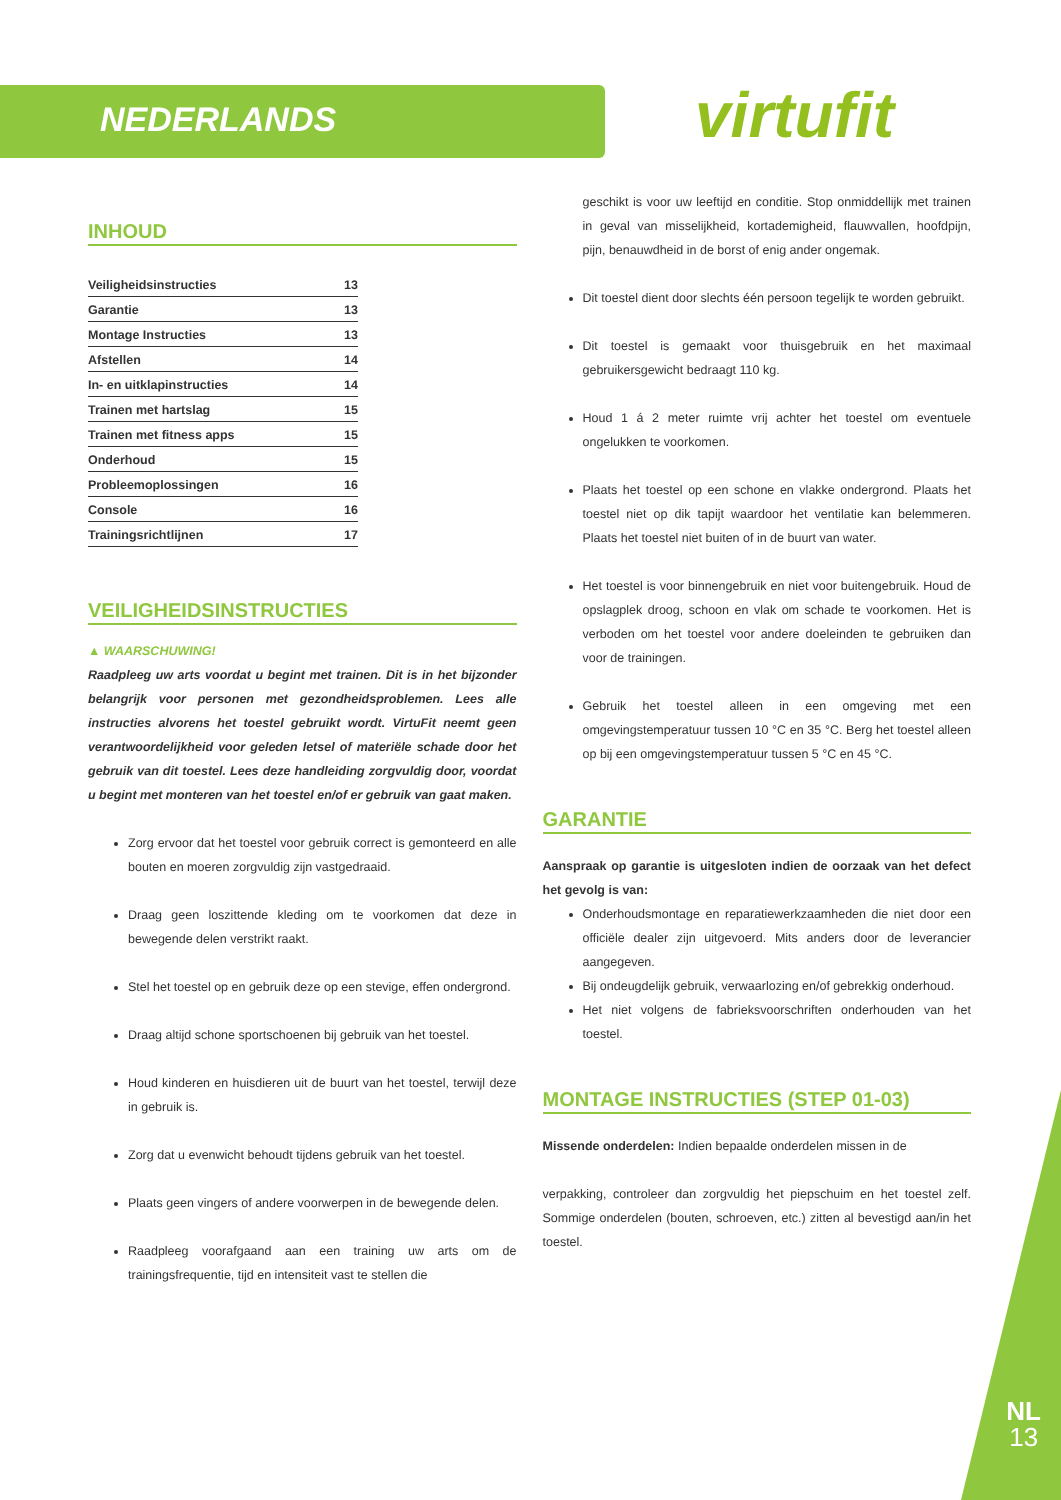NEDERLANDS virtufit
INHOUD
Veiligheidsinstructies 13
Garantie 13
Montage Instructies 13
Afstellen 14
In- en uitklapinstructies 14
Trainen met hartslag 15
Trainen met fitness apps 15
Onderhoud 15
Probleemoplossingen 16
Console 16
Trainingsrichtlijnen 17
VEILIGHEIDSINSTRUCTIES
▲ WAARSCHUWING!
Raadpleeg uw arts voordat u begint met trainen. Dit is in het bijzonder belangrijk voor personen met gezondheidsproblemen. Lees alle instructies alvorens het toestel gebruikt wordt. VirtuFit neemt geen verantwoordelijkheid voor geleden letsel of materiële schade door het gebruik van dit toestel. Lees deze handleiding zorgvuldig door, voordat u begint met monteren van het toestel en/of er gebruik van gaat maken.
Zorg ervoor dat het toestel voor gebruik correct is gemonteerd en alle bouten en moeren zorgvuldig zijn vastgedraaid.
Draag geen loszittende kleding om te voorkomen dat deze in bewegende delen verstrikt raakt.
Stel het toestel op en gebruik deze op een stevige, effen ondergrond.
Draag altijd schone sportschoenen bij gebruik van het toestel.
Houd kinderen en huisdieren uit de buurt van het toestel, terwijl deze in gebruik is.
Zorg dat u evenwicht behoudt tijdens gebruik van het toestel.
Plaats geen vingers of andere voorwerpen in de bewegende delen.
Raadpleeg voorafgaand aan een training uw arts om de trainingsfrequentie, tijd en intensiteit vast te stellen die
geschikt is voor uw leeftijd en conditie. Stop onmiddellijk met trainen in geval van misselijkheid, kortademigheid, flauwvallen, hoofdpijn, pijn, benauwdheid in de borst of enig ander ongemak.
Dit toestel dient door slechts één persoon tegelijk te worden gebruikt.
Dit toestel is gemaakt voor thuisgebruik en het maximaal gebruikersgewicht bedraagt 110 kg.
Houd 1 á 2 meter ruimte vrij achter het toestel om eventuele ongelukken te voorkomen.
Plaats het toestel op een schone en vlakke ondergrond. Plaats het toestel niet op dik tapijt waardoor het ventilatie kan belemmeren. Plaats het toestel niet buiten of in de buurt van water.
Het toestel is voor binnengebruik en niet voor buitengebruik. Houd de opslagplek droog, schoon en vlak om schade te voorkomen. Het is verboden om het toestel voor andere doeleinden te gebruiken dan voor de trainingen.
Gebruik het toestel alleen in een omgeving met een omgevingstemperatuur tussen 10 °C en 35 °C. Berg het toestel alleen op bij een omgevingstemperatuur tussen 5 °C en 45 °C.
GARANTIE
Aanspraak op garantie is uitgesloten indien de oorzaak van het defect het gevolg is van:
Onderhoudsmontage en reparatiewerkzaamheden die niet door een officiële dealer zijn uitgevoerd. Mits anders door de leverancier aangegeven.
Bij ondeugdelijk gebruik, verwaarlozing en/of gebrekkig onderhoud.
Het niet volgens de fabrieksvoorschriften onderhouden van het toestel.
MONTAGE INSTRUCTIES (STEP 01-03)
Missende onderdelen: Indien bepaalde onderdelen missen in de
verpakking, controleer dan zorgvuldig het piepschuim en het toestel zelf. Sommige onderdelen (bouten, schroeven, etc.) zitten al bevestigd aan/in het toestel.
NL
13